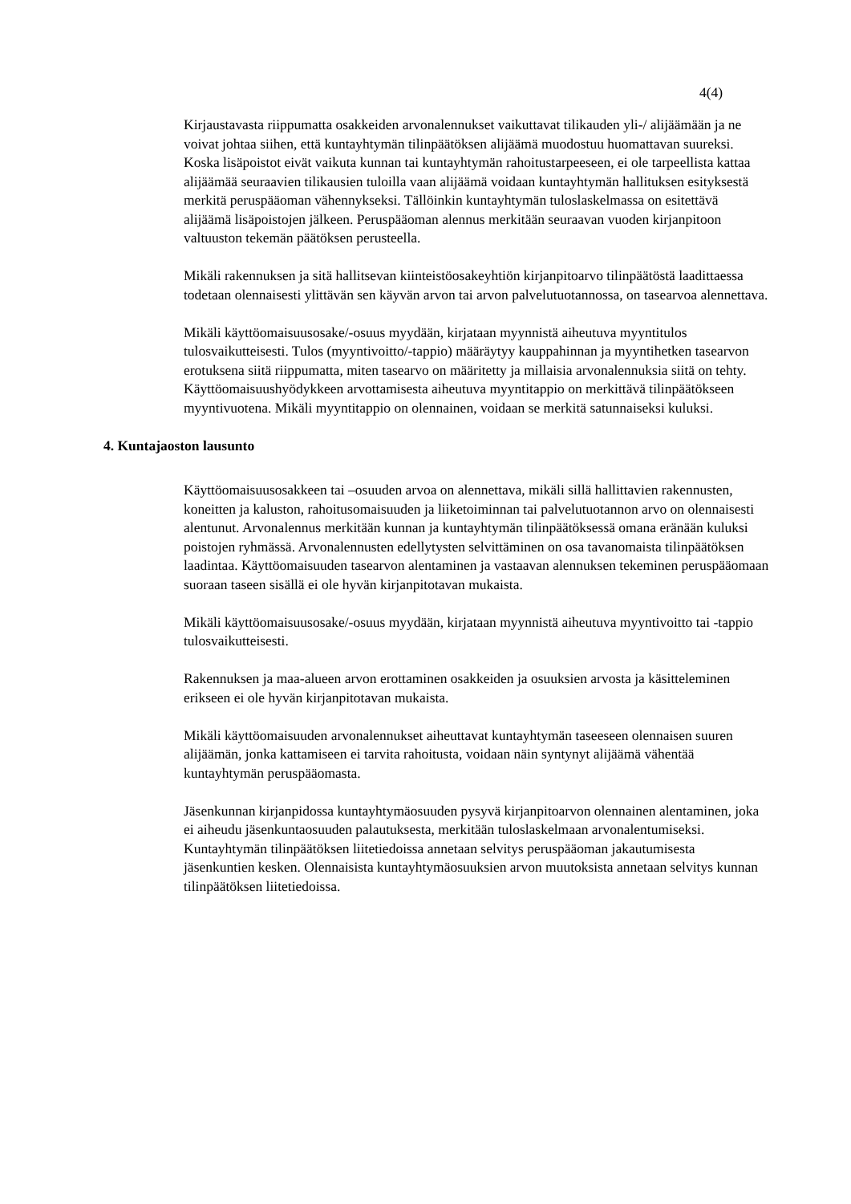4(4)
Kirjaustavasta riippumatta osakkeiden arvonalennukset vaikuttavat tilikauden yli-/ alijäämään ja ne voivat johtaa siihen, että kuntayhtymän tilinpäätöksen alijäämä muodostuu huomattavan suureksi. Koska lisäpoistot eivät vaikuta kunnan tai kuntayhtymän rahoitustarpeeseen, ei ole tarpeellista kattaa alijäämää seuraavien tilikausien tuloilla vaan alijäämä voidaan kuntayhtymän hallituksen esityksestä merkitä peruspääoman vähennykseksi. Tällöinkin kuntayhtymän tuloslaskelmassa on esitettävä alijäämä lisäpoistojen jälkeen. Peruspääoman alennus merkitään seuraavan vuoden kirjanpitoon valtuuston tekemän päätöksen perusteella.
Mikäli rakennuksen ja sitä hallitsevan kiinteistöosakeyhtiön kirjanpitoarvo tilinpäätöstä laadittaessa todetaan olennaisesti ylittävän sen käyvän arvon tai arvon palvelutuotannossa, on tasearvoa alennettava.
Mikäli käyttöomaisuusosake/-osuus myydään, kirjataan myynnistä aiheutuva myyntitulos tulosvaikutteisesti. Tulos (myyntivoitto/-tappio) määräytyy kauppahinnan ja myyntihetken tasearvon erotuksena siitä riippumatta, miten tasearvo on määritetty ja millaisia arvonalennuksia siitä on tehty. Käyttöomaisuushyödykkeen arvottamisesta aiheutuva myyntitappio on merkittävä tilinpäätökseen myyntivuotena. Mikäli myyntitappio on olennainen, voidaan se merkitä satunnaiseksi kuluksi.
4. Kuntajaoston lausunto
Käyttöomaisuusosakkeen tai –osuuden arvoa on alennettava, mikäli sillä hallittavien rakennusten, koneitten ja kaluston, rahoitusomaisuuden ja liiketoiminnan tai palvelutuotannon arvo on olennaisesti alentunut. Arvonalennus merkitään kunnan ja kuntayhtymän tilinpäätöksessä omana eränään kuluksi poistojen ryhmässä. Arvonalennusten edellytysten selvittäminen on osa tavanomaista tilinpäätöksen laadintaa. Käyttöomaisuuden tasearvon alentaminen ja vastaavan alennuksen tekeminen peruspääomaan suoraan taseen sisällä ei ole hyvän kirjanpitotavan mukaista.
Mikäli käyttöomaisuusosake/-osuus myydään, kirjataan myynnistä aiheutuva myyntivoitto tai -tappio tulosvaikutteisesti.
Rakennuksen ja maa-alueen arvon erottaminen osakkeiden ja osuuksien arvosta ja käsitteleminen erikseen ei ole hyvän kirjanpitotavan mukaista.
Mikäli käyttöomaisuuden arvonalennukset aiheuttavat kuntayhtymän taseeseen olennaisen suuren alijäämän, jonka kattamiseen ei tarvita rahoitusta, voidaan näin syntynyt alijäämä vähentää kuntayhtymän peruspääomasta.
Jäsenkunnan kirjanpidossa kuntayhtymäosuuden pysyvä kirjanpitoarvon olennainen alentaminen, joka ei aiheudu jäsenkuntaosuuden palautuksesta, merkitään tuloslaskelmaan arvonalentumiseksi. Kuntayhtymän tilinpäätöksen liitetiedoissa annetaan selvitys peruspääoman jakautumisesta jäsenkuntien kesken. Olennaisista kuntayhtymäosuuksien arvon muutoksista annetaan selvitys kunnan tilinpäätöksen liitetiedoissa.